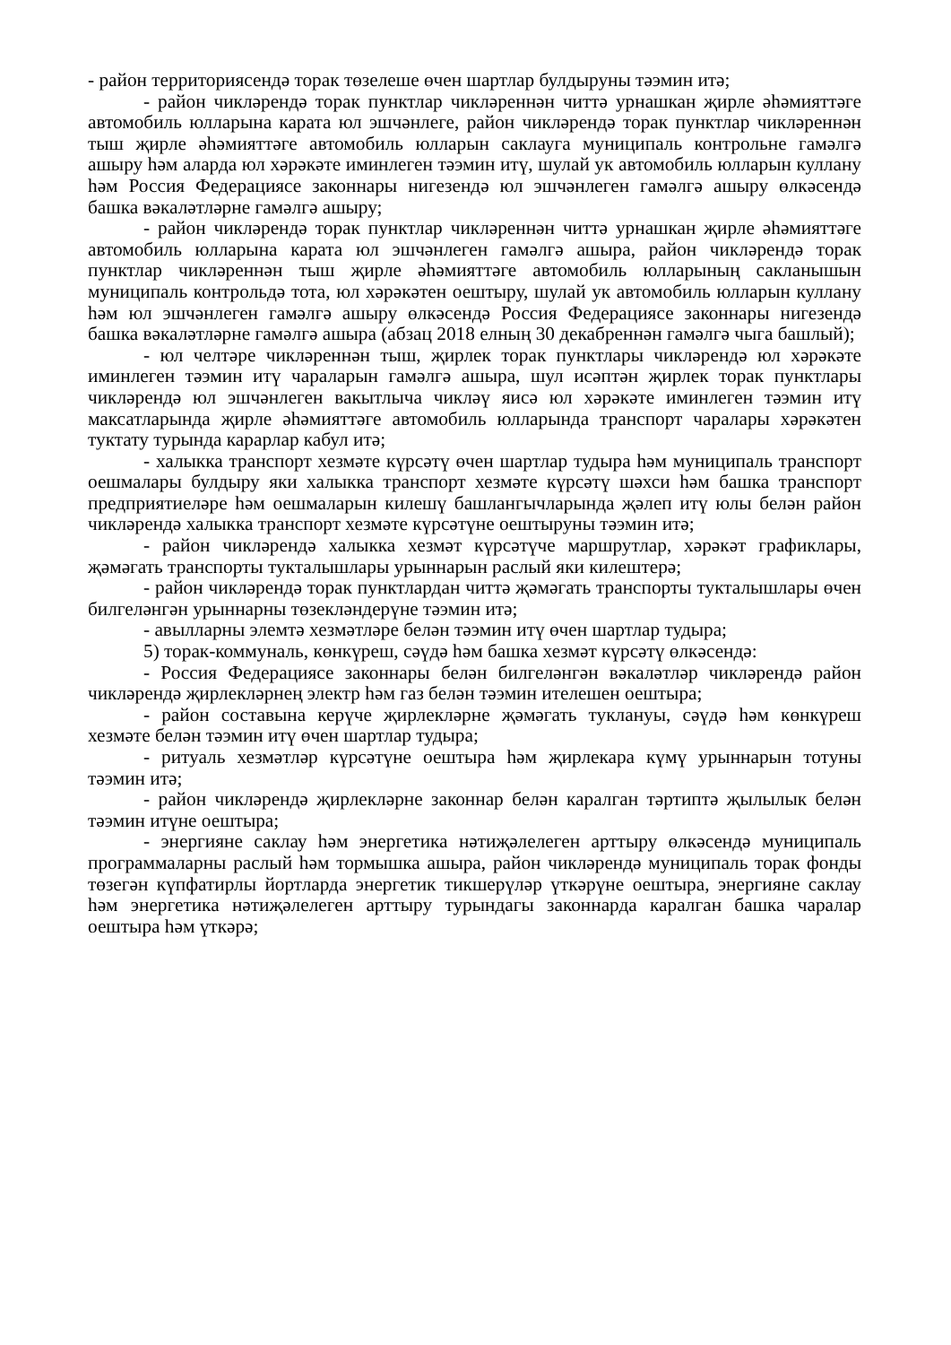- район территориясендә торак төзелеше өчен шартлар булдыруны тәэмин итә;
- район чикләрендә торак пунктлар чикләреннән читтә урнашкан җирле әһәмияттәге автомобиль юлларына карата юл эшчәнлеге, район чикләрендә торак пунктлар чикләреннән тыш җирле әһәмияттәге автомобиль юлларын саклауга муниципаль контрольне гамәлгә ашыру һәм аларда юл хәрәкәте иминлеген тәэмин итү, шулай ук автомобиль юлларын куллану һәм Россия Федерациясе законнары нигезендә юл эшчәнлеген гамәлгә ашыру өлкәсендә башка вәкаләтләрне гамәлгә ашыру;
- район чикләрендә торак пунктлар чикләреннән читтә урнашкан җирле әһәмияттәге автомобиль юлларына карата юл эшчәнлеген гамәлгә ашыра, район чикләрендә торак пунктлар чикләреннән тыш җирле әһәмияттәге автомобиль юлларының сакланышын муниципаль контрольдә тота, юл хәрәкәтен оештыру, шулай ук автомобиль юлларын куллану һәм юл эшчәнлеген гамәлгә ашыру өлкәсендә Россия Федерациясе законнары нигезендә башка вәкаләтләрне гамәлгә ашыра (абзац 2018 елның 30 декабреннән гамәлгә чыга башлый);
- юл челтәре чикләреннән тыш, җирлек торак пунктлары чикләрендә юл хәрәкәте иминлеген тәэмин итү чараларын гамәлгә ашыра, шул исәптән җирлек торак пунктлары чикләрендә юл эшчәнлеген вакытлыча чикләү яисә юл хәрәкәте иминлеген тәэмин итү максатларында җирле әһәмияттәге автомобиль юлларында транспорт чаралары хәрәкәтен туктату турында карарлар кабул итә;
- халыкка транспорт хезмәте күрсәтү өчен шартлар тудыра һәм муниципаль транспорт оешмалары булдыру яки халыкка транспорт хезмәте күрсәтү шәхси һәм башка транспорт предприятиеләре һәм оешмаларын килешү башлангычларында җәлеп итү юлы белән район чикләрендә халыкка транспорт хезмәте күрсәтүне оештыруны тәэмин итә;
- район чикләрендә халыкка хезмәт күрсәтүче маршрутлар, хәрәкәт графиклары, җәмәгать транспорты тукталышлары урыннарын раслый яки килештерә;
- район чикләрендә торак пунктлардан читтә җәмәгать транспорты тукталышлары өчен билгеләнгән урыннарны төзекләндерүне тәэмин итә;
- авылларны элемтә хезмәтләре белән тәэмин итү өчен шартлар тудыра;
5) торак-коммуналь, көнкүреш, сәүдә һәм башка хезмәт күрсәтү өлкәсендә:
- Россия Федерациясе законнары белән билгеләнгән вәкаләтләр чикләрендә район чикләрендә җирлекләрнең электр һәм газ белән тәэмин ителешен оештыра;
- район составына керүче җирлекләрне җәмәгать туклануы, сәүдә һәм көнкүреш хезмәте белән тәэмин итү өчен шартлар тудыра;
- ритуаль хезмәтләр күрсәтүне оештыра һәм җирлекара күмү урыннарын тотуны тәэмин итә;
- район чикләрендә җирлекләрне законнар белән каралган тәртиптә җылылык белән тәэмин итүне оештыра;
- энергияне саклау һәм энергетика нәтиҗәлелеген арттыру өлкәсендә муниципаль программаларны раслый һәм тормышка ашыра, район чикләрендә муниципаль торак фонды төзегән күпфатирлы йортларда энергетик тикшерүләр үткәрүне оештыра, энергияне саклау һәм энергетика нәтиҗәлелеген арттыру турындагы законнарда каралган башка чаралар оештыра һәм үткәрә;